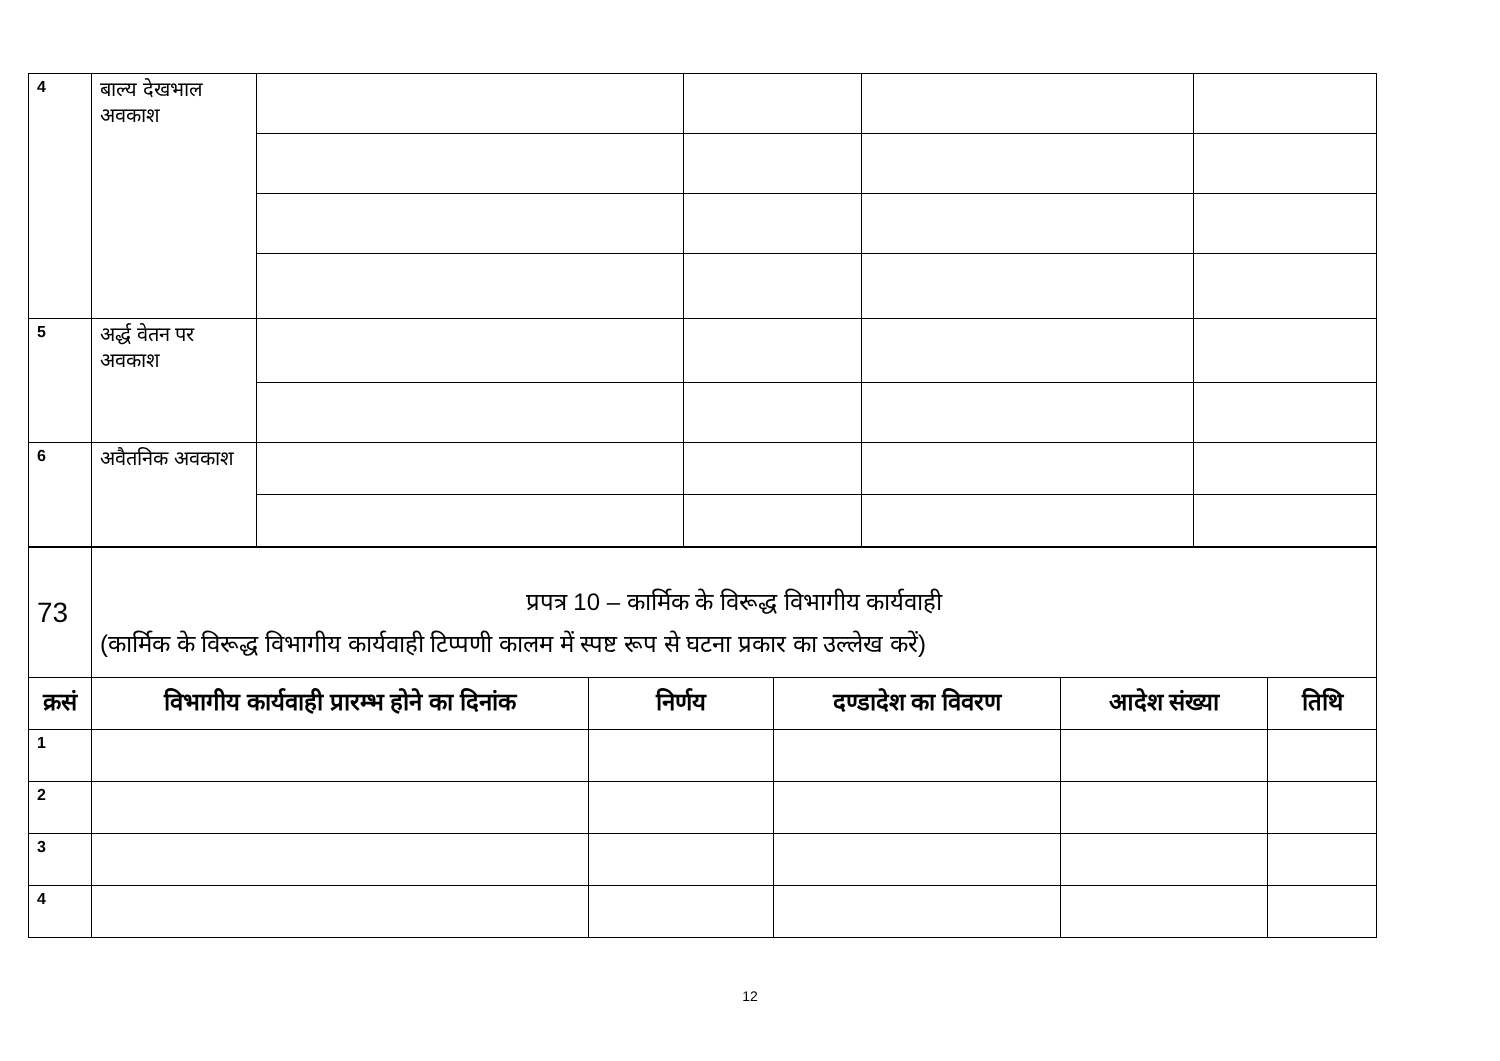| 4 | बाल्य देखभाल अवकाश | | | | |
| 5 | अर्द्ध वेतन पर अवकाश | | | | |
| 6 | अवैतनिक अवकाश | | | | |
| 73 | प्रपत्र 10 – कार्मिक के विरूद्ध विभागीय कार्यवाही (कार्मिक के विरूद्ध विभागीय कार्यवाही टिप्पणी कालम में स्पष्ट रूप से घटना प्रकार का उल्लेख करें) | | | | |
| क्रसं | विभागीय कार्यवाही प्रारम्भ होने का दिनांक | निर्णय | दण्डादेश का विवरण | आदेश संख्या | तिथि |
| 1 | | | | | |
| 2 | | | | | |
| 3 | | | | | |
| 4 | | | | | |
12